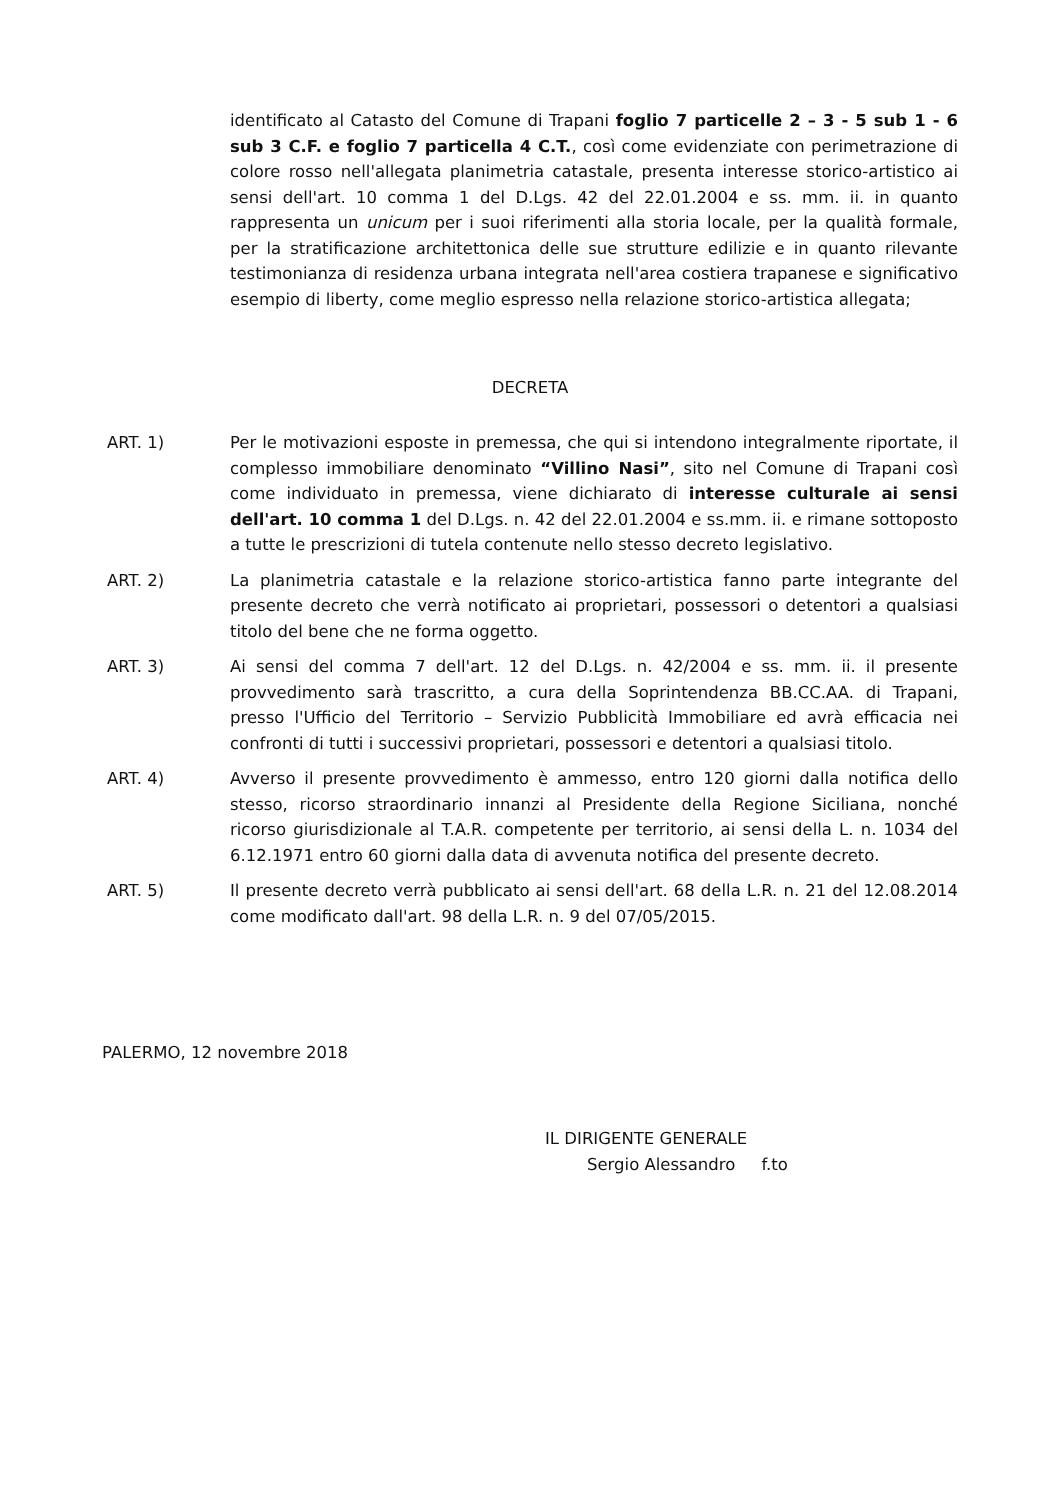identificato al Catasto del Comune di Trapani foglio 7 particelle 2 – 3 - 5 sub 1 - 6 sub 3 C.F. e foglio 7 particella 4 C.T., così come evidenziate con perimetrazione di colore rosso nell'allegata planimetria catastale, presenta interesse storico-artistico ai sensi dell'art. 10 comma 1 del D.Lgs. 42 del 22.01.2004 e ss. mm. ii. in quanto rappresenta un unicum per i suoi riferimenti alla storia locale, per la qualità formale, per la stratificazione architettonica delle sue strutture edilizie e in quanto rilevante testimonianza di residenza urbana integrata nell'area costiera trapanese e significativo esempio di liberty, come meglio espresso nella relazione storico-artistica allegata;
DECRETA
ART. 1) Per le motivazioni esposte in premessa, che qui si intendono integralmente riportate, il complesso immobiliare denominato “Villino Nasi”, sito nel Comune di Trapani così come individuato in premessa, viene dichiarato di interesse culturale ai sensi dell'art. 10 comma 1 del D.Lgs. n. 42 del 22.01.2004 e ss.mm. ii. e rimane sottoposto a tutte le prescrizioni di tutela contenute nello stesso decreto legislativo.
ART. 2) La planimetria catastale e la relazione storico-artistica fanno parte integrante del presente decreto che verrà notificato ai proprietari, possessori o detentori a qualsiasi titolo del bene che ne forma oggetto.
ART. 3) Ai sensi del comma 7 dell'art. 12 del D.Lgs. n. 42/2004 e ss. mm. ii. il presente provvedimento sarà trascritto, a cura della Soprintendenza BB.CC.AA. di Trapani, presso l'Ufficio del Territorio – Servizio Pubblicità Immobiliare ed avrà efficacia nei confronti di tutti i successivi proprietari, possessori e detentori a qualsiasi titolo.
ART. 4) Avverso il presente provvedimento è ammesso, entro 120 giorni dalla notifica dello stesso, ricorso straordinario innanzi al Presidente della Regione Siciliana, nonché ricorso giurisdizionale al T.A.R. competente per territorio, ai sensi della L. n. 1034 del 6.12.1971 entro 60 giorni dalla data di avvenuta notifica del presente decreto.
ART. 5) Il presente decreto verrà pubblicato ai sensi dell'art. 68 della L.R. n. 21 del 12.08.2014 come modificato dall'art. 98 della L.R. n. 9 del 07/05/2015.
PALERMO, 12 novembre 2018
IL DIRIGENTE GENERALE
Sergio Alessandro f.to